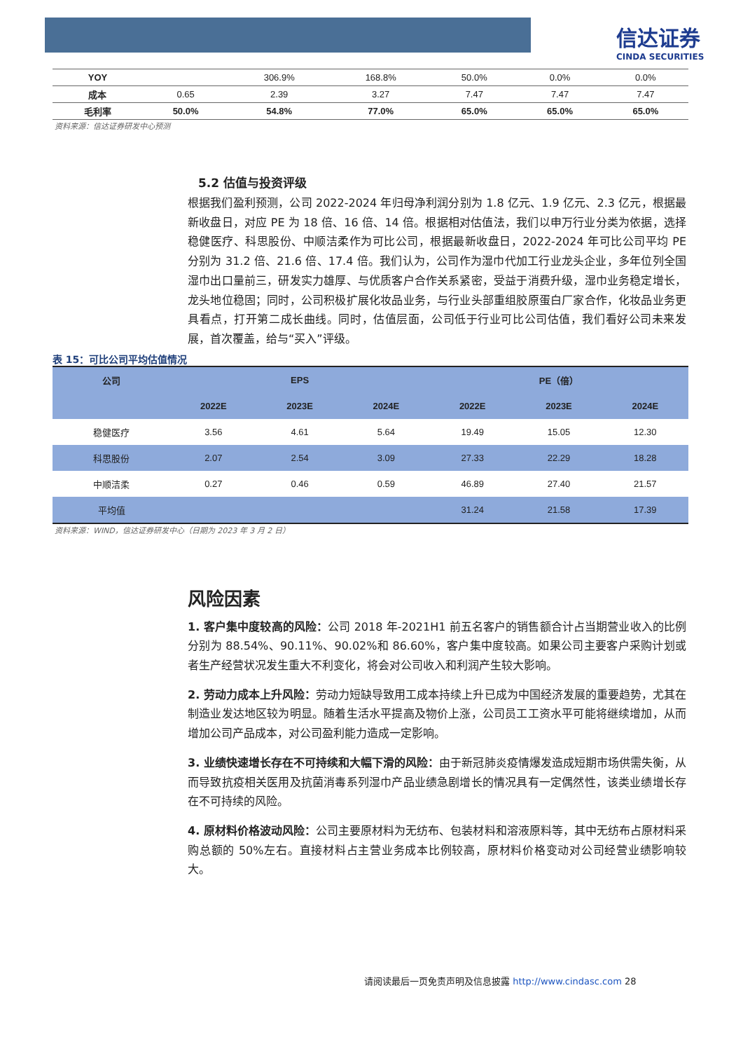信达证券
CINDA SECURITIES
| YOY | | 306.9% | 168.8% | 50.0% | 0.0% | 0.0% |
| 成本 | 0.65 | 2.39 | 3.27 | 7.47 | 7.47 | 7.47 |
| 毛利率 | 50.0% | 54.8% | 77.0% | 65.0% | 65.0% | 65.0% |
资料来源：信达证券研发中心预测
5.2 估值与投资评级
根据我们盈利预测，公司 2022-2024 年归母净利润分别为 1.8 亿元、1.9 亿元、2.3 亿元，根据最新收盘日，对应 PE 为 18 倍、16 倍、14 倍。根据相对估值法，我们以申万行业分类为依据，选择稳健医疗、科思股份、中顺洁柔作为可比公司，根据最新收盘日，2022-2024 年可比公司平均 PE 分别为 31.2 倍、21.6 倍、17.4 倍。我们认为，公司作为湿巾代加工行业龙头企业，多年位列全国湿巾出口量前三，研发实力雄厚、与优质客户合作关系紧密，受益于消费升级，湿巾业务稳定增长，龙头地位稳固；同时，公司积极扩展化妆品业务，与行业头部重组胶原蛋白厂家合作，化妆品业务更具看点，打开第二成长曲线。同时，估值层面，公司低于行业可比公司估值，我们看好公司未来发展，首次覆盖，给与“买入”评级。
表 15：可比公司平均估值情况
| 公司 | EPS | | | PE（倍） | | |
| --- | --- | --- | --- | --- | --- | --- |
| | 2022E | 2023E | 2024E | 2022E | 2023E | 2024E |
| 稳健医疗 | 3.56 | 4.61 | 5.64 | 19.49 | 15.05 | 12.30 |
| 科思股份 | 2.07 | 2.54 | 3.09 | 27.33 | 22.29 | 18.28 |
| 中顺洁柔 | 0.27 | 0.46 | 0.59 | 46.89 | 27.40 | 21.57 |
| 平均值 | | | | 31.24 | 21.58 | 17.39 |
资料来源：WIND，信达证券研发中心（日期为 2023 年 3 月 2 日）
风险因素
1. 客户集中度较高的风险：公司 2018 年-2021H1 前五名客户的销售额合计占当期营业收入的比例分别为 88.54%、90.11%、90.02%和 86.60%，客户集中度较高。如果公司主要客户采购计划或者生产经营状况发生重大不利变化，将会对公司收入和利润产生较大影响。
2. 劳动力成本上升风险：劳动力短缺导致用工成本持续上升已成为中国经济发展的重要趋势，尤其在制造业发达地区较为明显。随着生活水平提高及物价上涨，公司员工工资水平可能将继续增加，从而增加公司产品成本，对公司盈利能力造成一定影响。
3. 业绩快速增长存在不可持续和大幅下滑的风险：由于新冠肺炎疫情爆发造成短期市场供需失衡，从而导致抗疫相关医用及抗菌消毒系列湿巾产品业绩急剧增长的情况具有一定偶然性，该类业绩增长存在不可持续的风险。
4. 原材料价格波动风险：公司主要原材料为无纺布、包装材料和溶液原料等，其中无纺布占原材料采购总额的 50%左右。直接材料占主营业务成本比例较高，原材料价格变动对公司经营业绩影响较大。
请阅读最后一页免责声明及信息披露 http://www.cindasc.com 28